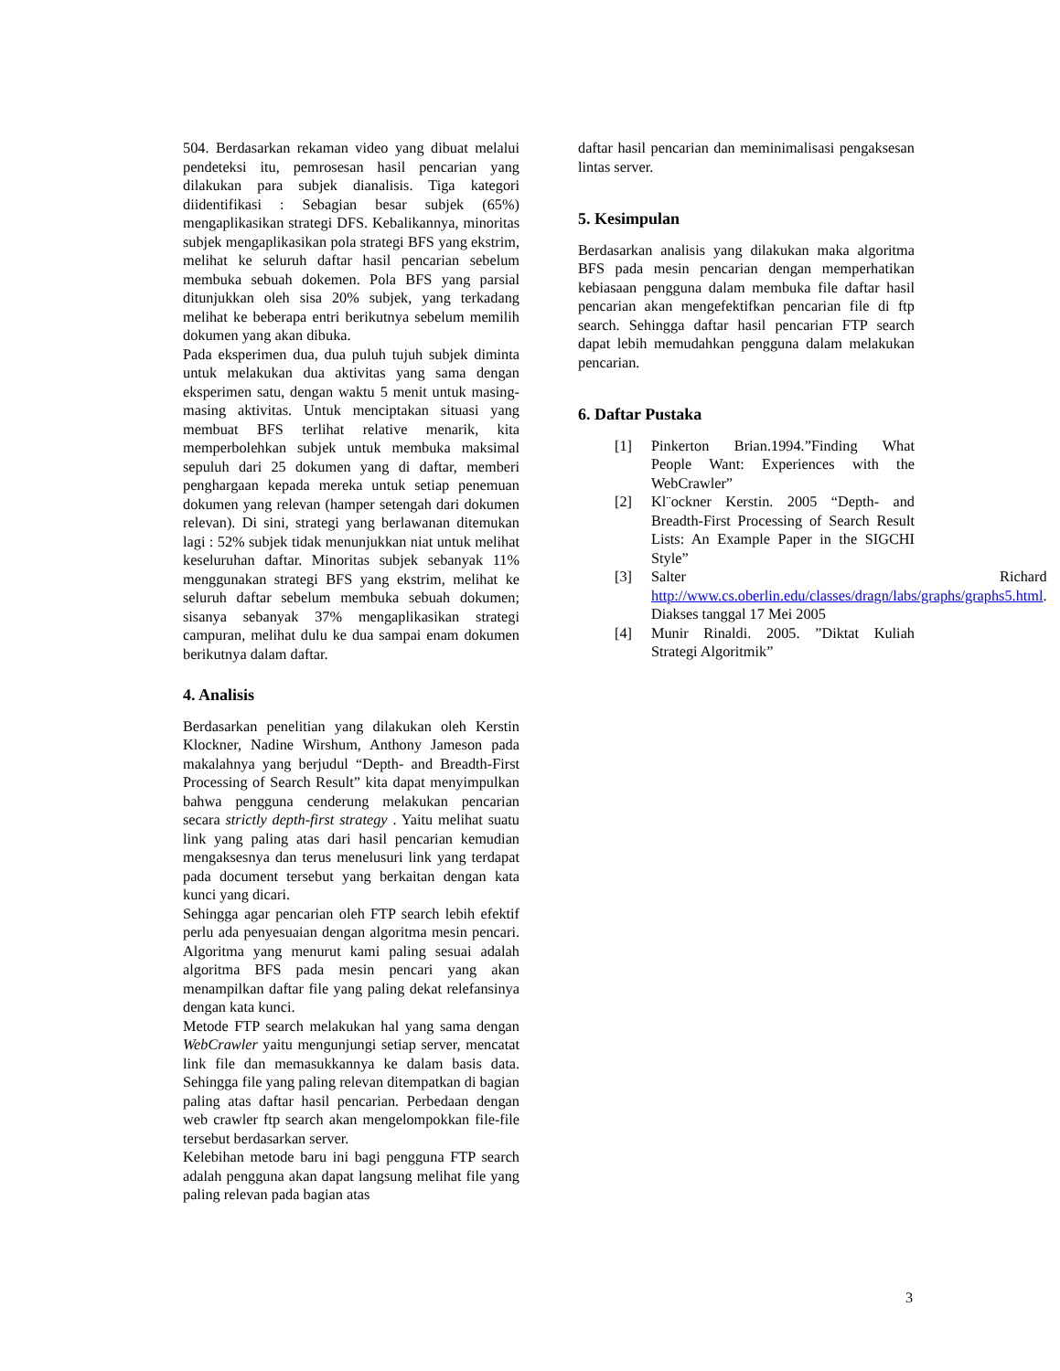504. Berdasarkan rekaman video yang dibuat melalui pendeteksi itu, pemrosesan hasil pencarian yang dilakukan para subjek dianalisis. Tiga kategori diidentifikasi : Sebagian besar subjek (65%) mengaplikasikan strategi DFS. Kebalikannya, minoritas subjek mengaplikasikan pola strategi BFS yang ekstrim, melihat ke seluruh daftar hasil pencarian sebelum membuka sebuah dokemen. Pola BFS yang parsial ditunjukkan oleh sisa 20% subjek, yang terkadang melihat ke beberapa entri berikutnya sebelum memilih dokumen yang akan dibuka.
Pada eksperimen dua, dua puluh tujuh subjek diminta untuk melakukan dua aktivitas yang sama dengan eksperimen satu, dengan waktu 5 menit untuk masing-masing aktivitas. Untuk menciptakan situasi yang membuat BFS terlihat relative menarik, kita memperbolehkan subjek untuk membuka maksimal sepuluh dari 25 dokumen yang di daftar, memberi penghargaan kepada mereka untuk setiap penemuan dokumen yang relevan (hamper setengah dari dokumen relevan). Di sini, strategi yang berlawanan ditemukan lagi : 52% subjek tidak menunjukkan niat untuk melihat keseluruhan daftar. Minoritas subjek sebanyak 11% menggunakan strategi BFS yang ekstrim, melihat ke seluruh daftar sebelum membuka sebuah dokumen; sisanya sebanyak 37% mengaplikasikan strategi campuran, melihat dulu ke dua sampai enam dokumen berikutnya dalam daftar.
4. Analisis
Berdasarkan penelitian yang dilakukan oleh Kerstin Klockner, Nadine Wirshum, Anthony Jameson pada makalahnya yang berjudul “Depth- and Breadth-First Processing of Search Result” kita dapat menyimpulkan bahwa pengguna cenderung melakukan pencarian secara strictly depth-first strategy . Yaitu melihat suatu link yang paling atas dari hasil pencarian kemudian mengaksesnya dan terus menelusuri link yang terdapat pada document tersebut yang berkaitan dengan kata kunci yang dicari.
Sehingga agar pencarian oleh FTP search lebih efektif perlu ada penyesuaian dengan algoritma mesin pencari. Algoritma yang menurut kami paling sesuai adalah algoritma BFS pada mesin pencari yang akan menampilkan daftar file yang paling dekat relefansinya dengan kata kunci.
Metode FTP search melakukan hal yang sama dengan WebCrawler yaitu mengunjungi setiap server, mencatat link file dan memasukkannya ke dalam basis data. Sehingga file yang paling relevan ditempatkan di bagian paling atas daftar hasil pencarian. Perbedaan dengan web crawler ftp search akan mengelompokkan file-file tersebut berdasarkan server.
Kelebihan metode baru ini bagi pengguna FTP search adalah pengguna akan dapat langsung melihat file yang paling relevan pada bagian atas
daftar hasil pencarian dan meminimalisasi pengaksesan lintas server.
5. Kesimpulan
Berdasarkan analisis yang dilakukan maka algoritma BFS pada mesin pencarian dengan memperhatikan kebiasaan pengguna dalam membuka file daftar hasil pencarian akan mengefektifkan pencarian file di ftp search. Sehingga daftar hasil pencarian FTP search dapat lebih memudahkan pengguna dalam melakukan pencarian.
6. Daftar Pustaka
[1] Pinkerton Brian.1994.”Finding What People Want: Experiences with the WebCrawler”
[2] Kl¨ockner Kerstin. 2005 “Depth- and Breadth-First Processing of Search Result Lists: An Example Paper in the SIGCHI Style”
[3] Salter Richard http://www.cs.oberlin.edu/classes/dragn/labs/graphs/graphs5.html. Diakses tanggal 17 Mei 2005
[4] Munir Rinaldi. 2005. ”Diktat Kuliah Strategi Algoritmik”
3